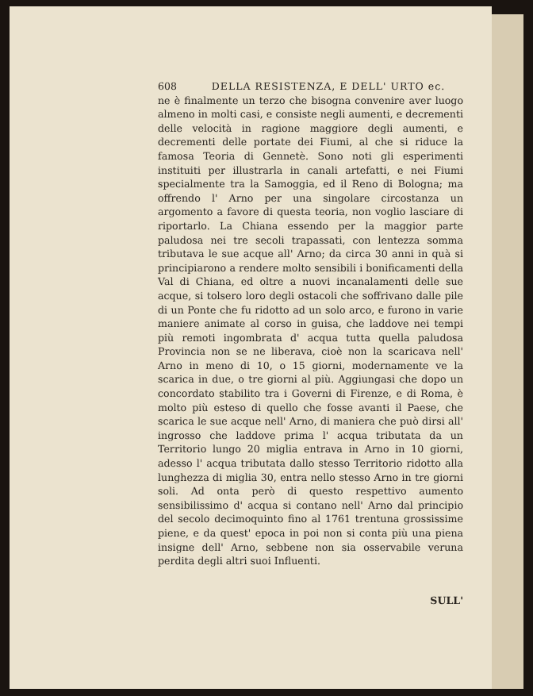608 DELLA RESISTENZA, E DELL' URTO ec.
ne è finalmente un terzo che bisogna convenire aver luogo almeno in molti casi, e consiste negli aumenti, e decrementi delle velocità in ragione maggiore degli aumenti, e decrementi delle portate dei Fiumi, al che si riduce la famosa Teoria di Gennetè. Sono noti gli esperimenti instituiti per illustrarla in canali artefatti, e nei Fiumi specialmente tra la Samoggia, ed il Reno di Bologna; ma offrendo l' Arno per una singolare circostanza un argomento a favore di questa teoria, non voglio lasciare di riportarlo. La Chiana essendo per la maggior parte paludosa nei tre secoli trapassati, con lentezza somma tributava le sue acque all' Arno; da circa 30 anni in quà si principiarono a rendere molto sensibili i bonificamenti della Val di Chiana, ed oltre a nuovi incanalamenti delle sue acque, si tolsero loro degli ostacoli che soffrivano dalle pile di un Ponte che fu ridotto ad un solo arco, e furono in varie maniere animate al corso in guisa, che laddove nei tempi più remoti ingombrata d' acqua tutta quella paludosa Provincia non se ne liberava, cioè non la scaricava nell' Arno in meno di 10, o 15 giorni, modernamente ve la scarica in due, o tre giorni al più. Aggiungasi che dopo un concordato stabilito tra i Governi di Firenze, e di Roma, è molto più esteso di quello che fosse avanti il Paese, che scarica le sue acque nell' Arno, di maniera che può dirsi all' ingrosso che laddove prima l' acqua tributata da un Territorio lungo 20 miglia entrava in Arno in 10 giorni, adesso l' acqua tributata dallo stesso Territorio ridotto alla lunghezza di miglia 30, entra nello stesso Arno in tre giorni soli. Ad onta però di questo respettivo aumento sensibilissimo d' acqua si contano nell' Arno dal principio del secolo decimoquinto fino al 1761 trentuna grossissime piene, e da quest' epoca in poi non si conta più una piena insigne dell' Arno, sebbene non sia osservabile veruna perdita degli altri suoi Influenti.
SULL'